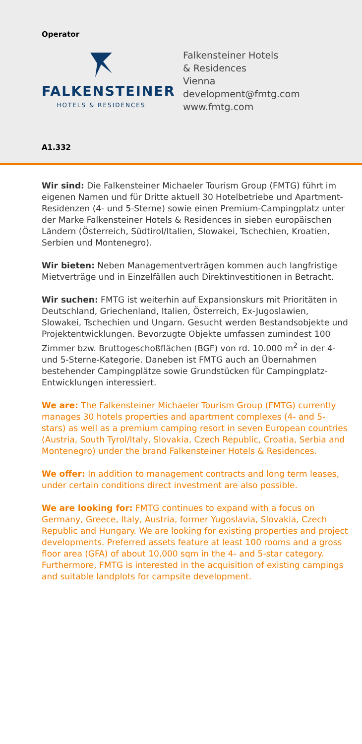Operator
FALKENSTEINER
HOTELS & RESIDENCES
Falkensteiner Hotels
& Residences
Vienna
development@fmtg.com
www.fmtg.com
A1.332
Wir sind: Die Falkensteiner Michaeler Tourism Group (FMTG) führt im eigenen Namen und für Dritte aktuell 30 Hotelbetriebe und Apartment-Residenzen (4- und 5-Sterne) sowie einen Premium-Campingplatz unter der Marke Falkensteiner Hotels & Residences in sieben europäischen Ländern (Österreich, Südtirol/Italien, Slowakei, Tschechien, Kroatien, Serbien und Montenegro).
Wir bieten: Neben Managementverträgen kommen auch langfristige Mietverträge und in Einzelfällen auch Direktinvestitionen in Betracht.
Wir suchen: FMTG ist weiterhin auf Expansionskurs mit Prioritäten in Deutschland, Griechenland, Italien, Österreich, Ex-Jugoslawien, Slowakei, Tschechien und Ungarn. Gesucht werden Bestandsobjekte und Projektentwicklungen. Bevorzugte Objekte umfassen zumindest 100 Zimmer bzw. Bruttogeschoßflächen (BGF) von rd. 10.000 m<sup>2</sup> in der 4- und 5-Sterne-Kategorie. Daneben ist FMTG auch an Übernahmen bestehender Campingplätze sowie Grundstücken für Campingplatz-Entwicklungen interessiert.
We are: The Falkensteiner Michaeler Tourism Group (FMTG) currently manages 30 hotels properties and apartment complexes (4- and 5-stars) as well as a premium camping resort in seven European countries (Austria, South Tyrol/Italy, Slovakia, Czech Republic, Croatia, Serbia and Montenegro) under the brand Falkensteiner Hotels & Residences.
We offer: In addition to management contracts and long term leases, under certain conditions direct investment are also possible.
We are looking for: FMTG continues to expand with a focus on Germany, Greece, Italy, Austria, former Yugoslavia, Slovakia, Czech Republic and Hungary. We are looking for existing properties and project developments. Preferred assets feature at least 100 rooms and a gross floor area (GFA) of about 10,000 sqm in the 4- and 5-star category. Furthermore, FMTG is interested in the acquisition of existing campings and suitable landplots for campsite development.